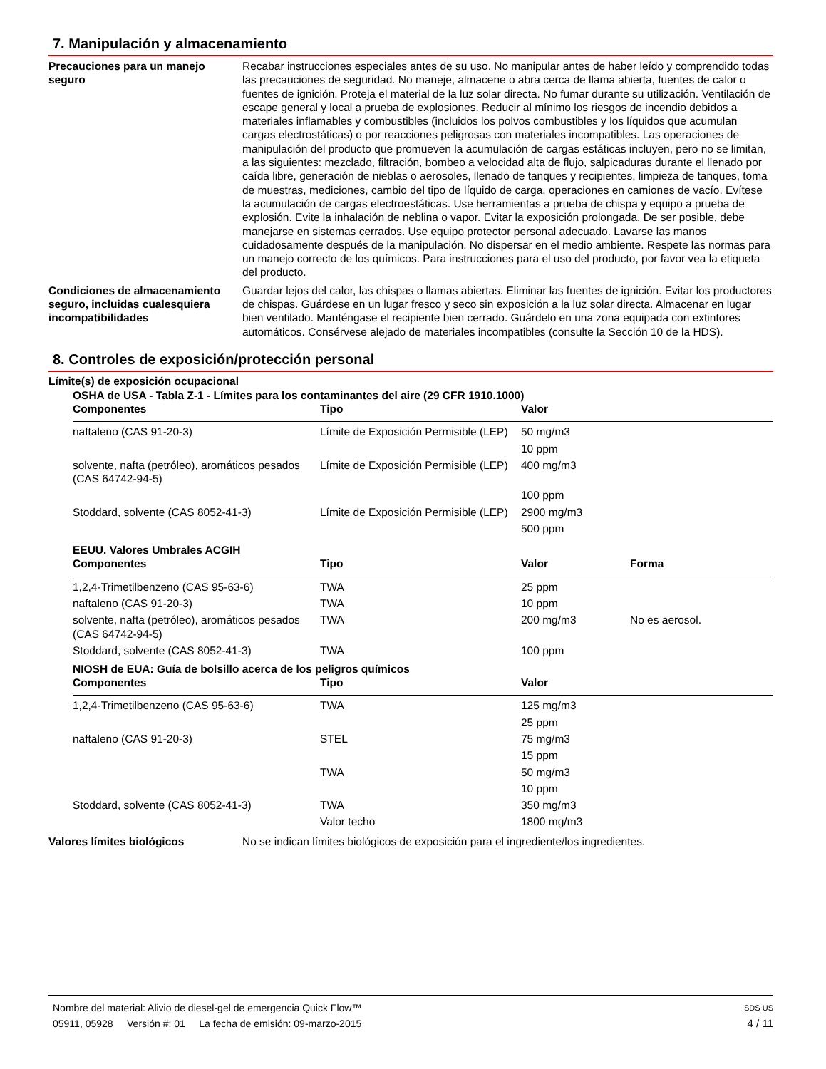7. Manipulación y almacenamiento
Precauciones para un manejo seguro
Recabar instrucciones especiales antes de su uso. No manipular antes de haber leído y comprendido todas las precauciones de seguridad. No maneje, almacene o abra cerca de llama abierta, fuentes de calor o fuentes de ignición. Proteja el material de la luz solar directa. No fumar durante su utilización. Ventilación de escape general y local a prueba de explosiones. Reducir al mínimo los riesgos de incendio debidos a materiales inflamables y combustibles (incluidos los polvos combustibles y los líquidos que acumulan cargas electrostáticas) o por reacciones peligrosas con materiales incompatibles. Las operaciones de manipulación del producto que promueven la acumulación de cargas estáticas incluyen, pero no se limitan, a las siguientes: mezclado, filtración, bombeo a velocidad alta de flujo, salpicaduras durante el llenado por caída libre, generación de nieblas o aerosoles, llenado de tanques y recipientes, limpieza de tanques, toma de muestras, mediciones, cambio del tipo de líquido de carga, operaciones en camiones de vacío. Evítese la acumulación de cargas electroestáticas. Use herramientas a prueba de chispa y equipo a prueba de explosión. Evite la inhalación de neblina o vapor. Evitar la exposición prolongada. De ser posible, debe manejarse en sistemas cerrados. Use equipo protector personal adecuado. Lavarse las manos cuidadosamente después de la manipulación. No dispersar en el medio ambiente. Respete las normas para un manejo correcto de los químicos. Para instrucciones para el uso del producto, por favor vea la etiqueta del producto.
Condiciones de almacenamiento seguro, incluidas cualesquiera incompatibilidades
Guardar lejos del calor, las chispas o llamas abiertas. Eliminar las fuentes de ignición. Evitar los productores de chispas. Guárdese en un lugar fresco y seco sin exposición a la luz solar directa. Almacenar en lugar bien ventilado. Manténgase el recipiente bien cerrado. Guárdelo en una zona equipada con extintores automáticos. Consérvese alejado de materiales incompatibles (consulte la Sección 10 de la HDS).
8. Controles de exposición/protección personal
Límite(s) de exposición ocupacional
OSHA de USA - Tabla Z-1 - Límites para los contaminantes del aire (29 CFR 1910.1000)
| Componentes | Tipo | Valor |
| --- | --- | --- |
| naftaleno (CAS 91-20-3) | Límite de Exposición Permisible (LEP) | 50 mg/m3 |
| | | 10 ppm |
| solvente, nafta (petróleo), aromáticos pesados (CAS 64742-94-5) | Límite de Exposición Permisible (LEP) | 400 mg/m3 |
| | | 100 ppm |
| Stoddard, solvente (CAS 8052-41-3) | Límite de Exposición Permisible (LEP) | 2900 mg/m3 |
| | | 500 ppm |
EEUU. Valores Umbrales ACGIH
| Componentes | Tipo | Valor | Forma |
| --- | --- | --- | --- |
| 1,2,4-Trimetilbenzeno (CAS 95-63-6) | TWA | 25 ppm | |
| naftaleno (CAS 91-20-3) | TWA | 10 ppm | |
| solvente, nafta (petróleo), aromáticos pesados (CAS 64742-94-5) | TWA | 200 mg/m3 | No es aerosol. |
| Stoddard, solvente (CAS 8052-41-3) | TWA | 100 ppm | |
NIOSH de EUA: Guía de bolsillo acerca de los peligros químicos
| Componentes | Tipo | Valor |
| --- | --- | --- |
| 1,2,4-Trimetilbenzeno (CAS 95-63-6) | TWA | 125 mg/m3 |
| | | 25 ppm |
| naftaleno (CAS 91-20-3) | STEL | 75 mg/m3 |
| | | 15 ppm |
| | TWA | 50 mg/m3 |
| | | 10 ppm |
| Stoddard, solvente (CAS 8052-41-3) | TWA | 350 mg/m3 |
| | Valor techo | 1800 mg/m3 |
Valores límites biológicos No se indican límites biológicos de exposición para el ingrediente/los ingredientes.
Nombre del material: Alivio de diesel-gel de emergencia Quick Flow™ SDS US
05911, 05928 Versión #: 01 La fecha de emisión: 09-marzo-2015 4 / 11